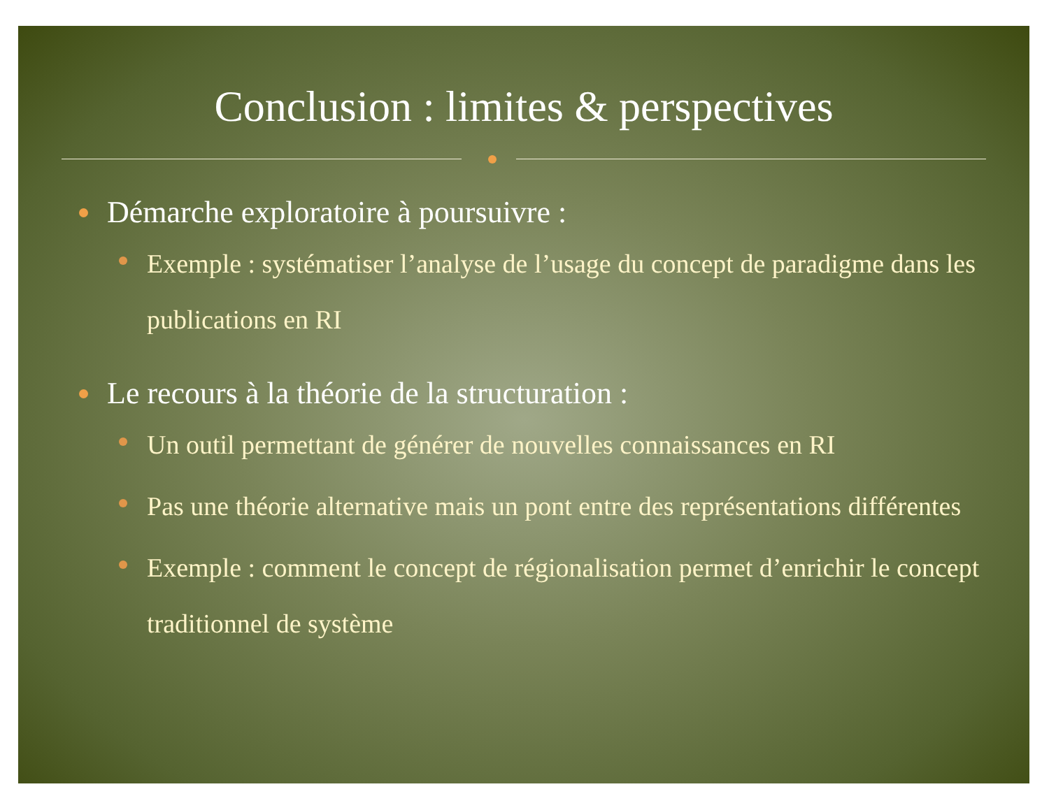Conclusion : limites & perspectives
Démarche exploratoire à poursuivre :
Exemple : systématiser l’analyse de l’usage du concept de paradigme dans les publications en RI
Le recours à la théorie de la structuration :
Un outil permettant de générer de nouvelles connaissances en RI
Pas une théorie alternative mais un pont entre des représentations différentes
Exemple : comment le concept de régionalisation permet d’enrichir le concept traditionnel de système